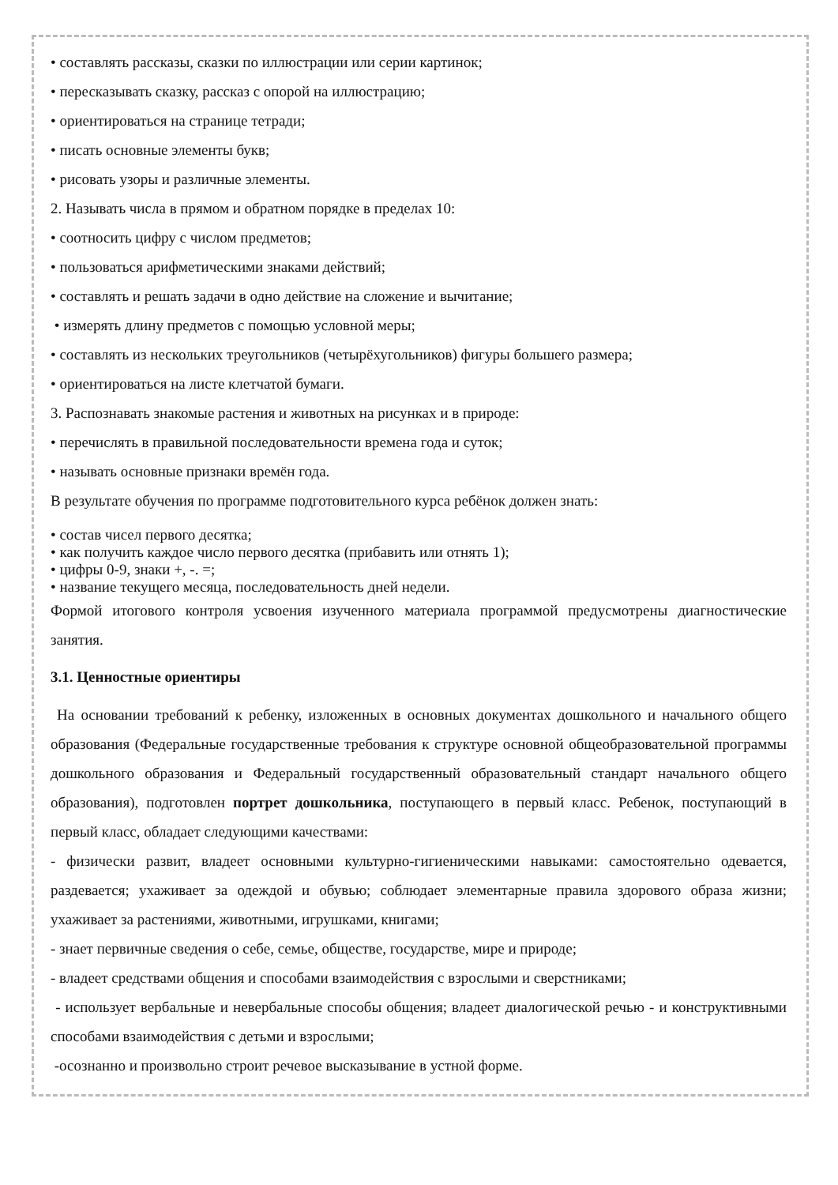• составлять рассказы, сказки по иллюстрации или серии картинок;
• пересказывать сказку, рассказ с опорой на иллюстрацию;
• ориентироваться на странице тетради;
• писать основные элементы букв;
• рисовать узоры и различные элементы.
2. Называть числа в прямом и обратном порядке в пределах 10:
• соотносить цифру с числом предметов;
• пользоваться арифметическими знаками действий;
• составлять и решать задачи в одно действие на сложение и вычитание;
• измерять длину предметов с помощью условной меры;
• составлять из нескольких треугольников (четырёхугольников) фигуры большего размера;
• ориентироваться на листе клетчатой бумаги.
3. Распознавать знакомые растения и животных на рисунках и в природе:
• перечислять в правильной последовательности времена года и суток;
• называть основные признаки времён года.
В результате обучения по программе подготовительного курса ребёнок должен знать:
• состав чисел первого десятка;
• как получить каждое число первого десятка (прибавить или отнять 1);
• цифры 0-9, знаки +, -. =;
• название текущего месяца, последовательность дней недели.
Формой итогового контроля усвоения изученного материала программой предусмотрены диагностические занятия.
3.1. Ценностные ориентиры
На основании требований к ребенку, изложенных в основных документах дошкольного и начального общего образования (Федеральные государственные требования к структуре основной общеобразовательной программы дошкольного образования и Федеральный государственный образовательный стандарт начального общего образования), подготовлен портрет дошкольника, поступающего в первый класс. Ребенок, поступающий в первый класс, обладает следующими качествами:
- физически развит, владеет основными культурно-гигиеническими навыками: самостоятельно одевается, раздевается; ухаживает за одеждой и обувью; соблюдает элементарные правила здорового образа жизни; ухаживает за растениями, животными, игрушками, книгами;
- знает первичные сведения о себе, семье, обществе, государстве, мире и природе;
- владеет средствами общения и способами взаимодействия с взрослыми и сверстниками;
- использует вербальные и невербальные способы общения; владеет диалогической речью - и конструктивными способами взаимодействия с детьми и взрослыми;
-осознанно и произвольно строит речевое высказывание в устной форме.